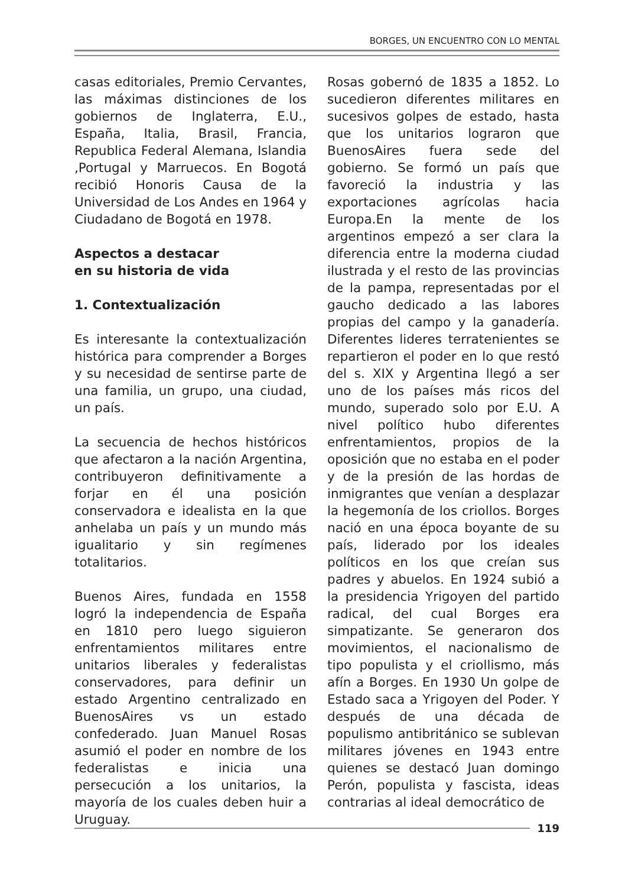BORGES, UN ENCUENTRO CON LO MENTAL
casas editoriales, Premio Cervantes, las máximas distinciones de los gobiernos de Inglaterra, E.U., España, Italia, Brasil, Francia, Republica Federal Alemana, Islandia ,Portugal y Marruecos. En Bogotá recibió Honoris Causa de la Universidad de Los Andes en 1964 y Ciudadano de Bogotá en 1978.
Aspectos a destacar
en su historia de vida
1. Contextualización
Es interesante la contextualización histórica para comprender a Borges y su necesidad de sentirse parte de una familia, un grupo, una ciudad, un país.
La secuencia de hechos históricos que afectaron a la nación Argentina, contribuyeron definitivamente a forjar en él una posición conservadora e idealista en la que anhelaba un país y un mundo más igualitario y sin regímenes totalitarios.
Buenos Aires, fundada en 1558 logró la independencia de España en 1810 pero luego siguieron enfrentamientos militares entre unitarios liberales y federalistas conservadores, para definir un estado Argentino centralizado en BuenosAires vs un estado confederado. Juan Manuel Rosas asumió el poder en nombre de los federalistas e inicia una persecución a los unitarios, la mayoría de los cuales deben huir a Uruguay.
Rosas gobernó de 1835 a 1852. Lo sucedieron diferentes militares en sucesivos golpes de estado, hasta que los unitarios lograron que BuenosAires fuera sede del gobierno. Se formó un país que favoreció la industria y las exportaciones agrícolas hacia Europa.En la mente de los argentinos empezó a ser clara la diferencia entre la moderna ciudad ilustrada y el resto de las provincias de la pampa, representadas por el gaucho dedicado a las labores propias del campo y la ganadería. Diferentes lideres terratenientes se repartieron el poder en lo que restó del s. XIX y Argentina llegó a ser uno de los países más ricos del mundo, superado solo por E.U. A nivel político hubo diferentes enfrentamientos, propios de la oposición que no estaba en el poder y de la presión de las hordas de inmigrantes que venían a desplazar la hegemonía de los criollos. Borges nació en una época boyante de su país, liderado por los ideales políticos en los que creían sus padres y abuelos. En 1924 subió a la presidencia Yrigoyen del partido radical, del cual Borges era simpatizante. Se generaron dos movimientos, el nacionalismo de tipo populista y el criollismo, más afín a Borges. En 1930 Un golpe de Estado saca a Yrigoyen del Poder. Y después de una década de populismo antibritánico se sublevan militares jóvenes en 1943 entre quienes se destacó Juan domingo Perón, populista y fascista, ideas contrarias al ideal democrático de
119